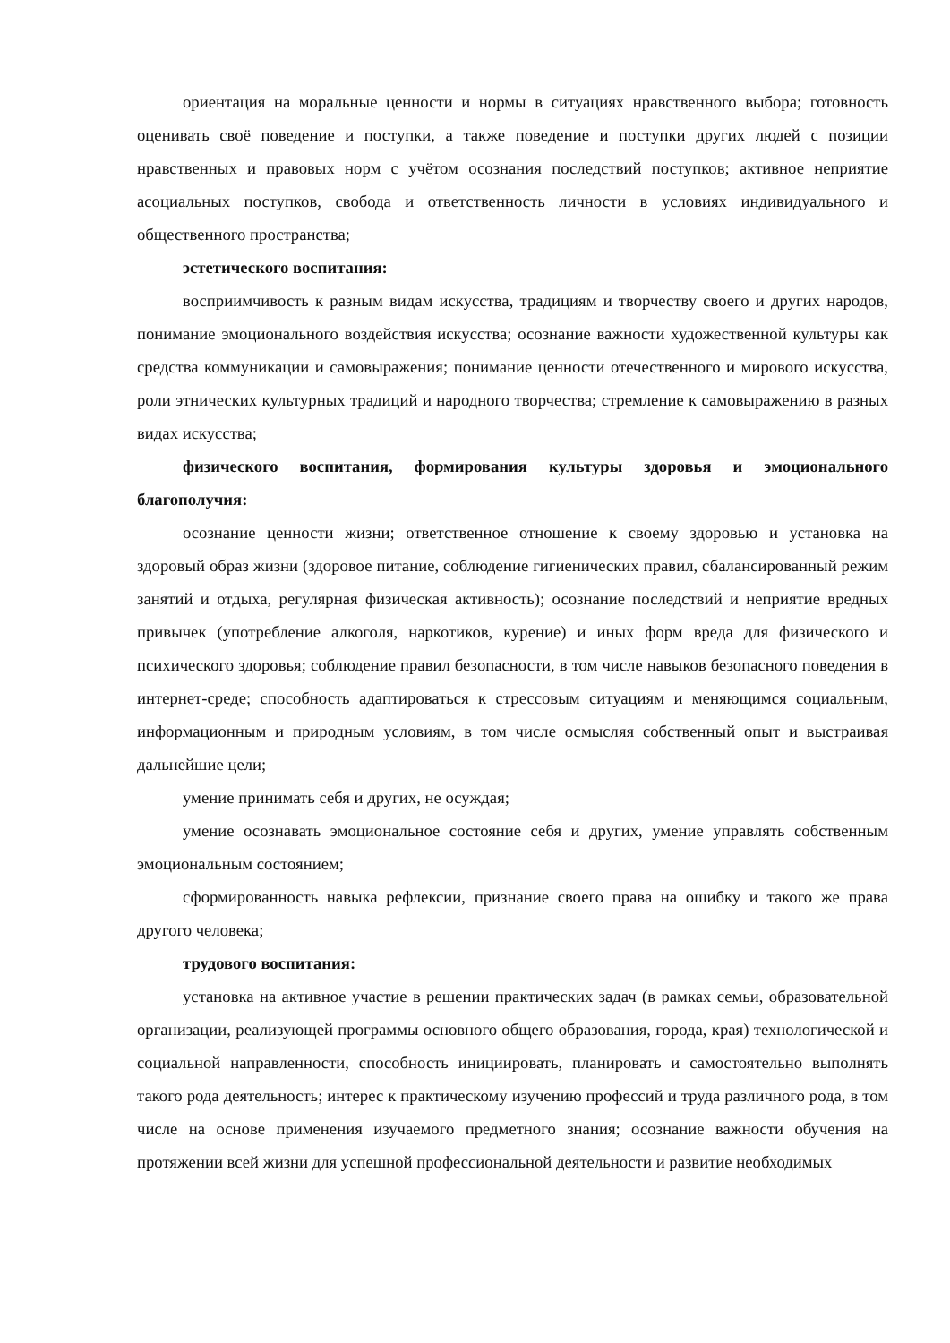ориентация на моральные ценности и нормы в ситуациях нравственного выбора; готовность оценивать своё поведение и поступки, а также поведение и поступки других людей с позиции нравственных и правовых норм с учётом осознания последствий поступков; активное неприятие асоциальных поступков, свобода и ответственность личности в условиях индивидуального и общественного пространства;
эстетического воспитания:
восприимчивость к разным видам искусства, традициям и творчеству своего и других народов, понимание эмоционального воздействия искусства; осознание важности художественной культуры как средства коммуникации и самовыражения; понимание ценности отечественного и мирового искусства, роли этнических культурных традиций и народного творчества; стремление к самовыражению в разных видах искусства;
физического воспитания, формирования культуры здоровья и эмоционального благополучия:
осознание ценности жизни; ответственное отношение к своему здоровью и установка на здоровый образ жизни (здоровое питание, соблюдение гигиенических правил, сбалансированный режим занятий и отдыха, регулярная физическая активность); осознание последствий и неприятие вредных привычек (употребление алкоголя, наркотиков, курение) и иных форм вреда для физического и психического здоровья; соблюдение правил безопасности, в том числе навыков безопасного поведения в интернет-среде; способность адаптироваться к стрессовым ситуациям и меняющимся социальным, информационным и природным условиям, в том числе осмысляя собственный опыт и выстраивая дальнейшие цели;
умение принимать себя и других, не осуждая;
умение осознавать эмоциональное состояние себя и других, умение управлять собственным эмоциональным состоянием;
сформированность навыка рефлексии, признание своего права на ошибку и такого же права другого человека;
трудового воспитания:
установка на активное участие в решении практических задач (в рамках семьи, образовательной организации, реализующей программы основного общего образования, города, края) технологической и социальной направленности, способность инициировать, планировать и самостоятельно выполнять такого рода деятельность; интерес к практическому изучению профессий и труда различного рода, в том числе на основе применения изучаемого предметного знания; осознание важности обучения на протяжении всей жизни для успешной профессиональной деятельности и развитие необходимых